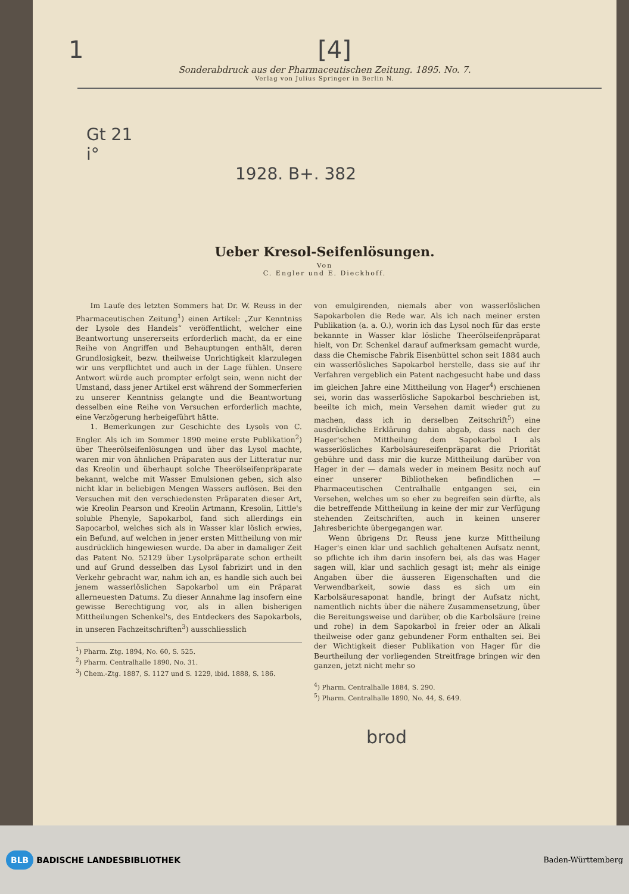1 [4]
Sonderabdruck aus der Pharmaceutischen Zeitung. 1895. No. 7.
Verlag von Julius Springer in Berlin N.
Gt 21
i°
1928. B+. 382
Ueber Kresol-Seifenlösungen.
Von
C. Engler und E. Dieckhoff.
Im Laufe des letzten Sommers hat Dr. W. Reuss in der Pharmaceutischen Zeitung<sup>1</sup>) einen Artikel: „Zur Kenntniss der Lysole des Handels“ veröffentlicht, welcher eine Beantwortung unsererseits erforderlich macht, da er eine Reihe von Angriffen und Behauptungen enthält, deren Grundlosigkeit, bezw. theilweise Unrichtigkeit klarzulegen wir uns verpflichtet und auch in der Lage fühlen. Unsere Antwort würde auch prompter erfolgt sein, wenn nicht der Umstand, dass jener Artikel erst während der Sommerferien zu unserer Kenntniss gelangte und die Beantwortung desselben eine Reihe von Versuchen erforderlich machte, eine Verzögerung herbeigeführt hätte.
1. Bemerkungen zur Geschichte des Lysols von C. Engler. Als ich im Sommer 1890 meine erste Publikation<sup>2</sup>) über Theerölseifenlösungen und über das Lysol machte, waren mir von ähnlichen Präparaten aus der Litteratur nur das Kreolin und überhaupt solche Theerölseifenpräparate bekannt, welche mit Wasser Emulsionen geben, sich also nicht klar in beliebigen Mengen Wassers auflösen. Bei den Versuchen mit den verschiedensten Präparaten dieser Art, wie Kreolin Pearson und Kreolin Artmann, Kresolin, Little's soluble Phenyle, Sapokarbol, fand sich allerdings ein Sapocarbol, welches sich als in Wasser klar löslich erwies, ein Befund, auf welchen in jener ersten Mittheilung von mir ausdrücklich hingewiesen wurde. Da aber in damaliger Zeit das Patent No. 52129 über Lysolpräparate schon ertheilt und auf Grund desselben das Lysol fabrizirt und in den Verkehr gebracht war, nahm ich an, es handle sich auch bei jenem wasserlöslichen Sapokarbol um ein Präparat allerneuesten Datums. Zu dieser Annahme lag insofern eine gewisse Berechtigung vor, als in allen bisherigen Mittheilungen Schenkel's, des Entdeckers des Sapokarbols, in unseren Fachzeitschriften<sup>3</sup>) ausschliesslich
<sup>1</sup>) Pharm. Ztg. 1894, No. 60, S. 525.
<sup>2</sup>) Pharm. Centralhalle 1890, No. 31.
<sup>3</sup>) Chem.-Ztg. 1887, S. 1127 und S. 1229, ibid. 1888, S. 186.
von emulgirenden, niemals aber von wasserlöslichen Sapokarbolen die Rede war. Als ich nach meiner ersten Publikation (a. a. O.), worin ich das Lysol noch für das erste bekannte in Wasser klar lösliche Theerölseifenpräparat hielt, von Dr. Schenkel darauf aufmerksam gemacht wurde, dass die Chemische Fabrik Eisenbüttel schon seit 1884 auch ein wasserlösliches Sapokarbol herstelle, dass sie auf ihr Verfahren vergeblich ein Patent nachgesucht habe und dass im gleichen Jahre eine Mittheilung von Hager<sup>4</sup>) erschienen sei, worin das wasserlösliche Sapokarbol beschrieben ist, beeilte ich mich, mein Versehen damit wieder gut zu machen, dass ich in derselben Zeitschrift<sup>5</sup>) eine ausdrückliche Erklärung dahin abgab, dass nach der Hager'schen Mittheilung dem Sapokarbol I als wasserlösliches Karbolsäureseifenpräparat die Priorität gebühre und dass mir die kurze Mittheilung darüber von Hager in der — damals weder in meinem Besitz noch auf einer unserer Bibliotheken befindlichen — Pharmaceutischen Centralhalle entgangen sei, ein Versehen, welches um so eher zu begreifen sein dürfte, als die betreffende Mittheilung in keine der mir zur Verfügung stehenden Zeitschriften, auch in keinen unserer Jahresberichte übergegangen war.
Wenn übrigens Dr. Reuss jene kurze Mittheilung Hager's einen klar und sachlich gehaltenen Aufsatz nennt, so pflichte ich ihm darin insofern bei, als das was Hager sagen will, klar und sachlich gesagt ist; mehr als einige Angaben über die äusseren Eigenschaften und die Verwendbarkeit, sowie dass es sich um ein Karbolsäuresaponat handle, bringt der Aufsatz nicht, namentlich nichts über die nähere Zusammensetzung, über die Bereitungsweise und darüber, ob die Karbolsäure (reine und rohe) in dem Sapokarbol in freier oder an Alkali theilweise oder ganz gebundener Form enthalten sei. Bei der Wichtigkeit dieser Publikation von Hager für die Beurtheilung der vorliegenden Streitfrage bringen wir den ganzen, jetzt nicht mehr so
<sup>4</sup>) Pharm. Centralhalle 1884, S. 290.
<sup>5</sup>) Pharm. Centralhalle 1890, No. 44, S. 649.
brod
BLB BADISCHE LANDESBIBLIOTHEK Baden-Württemberg